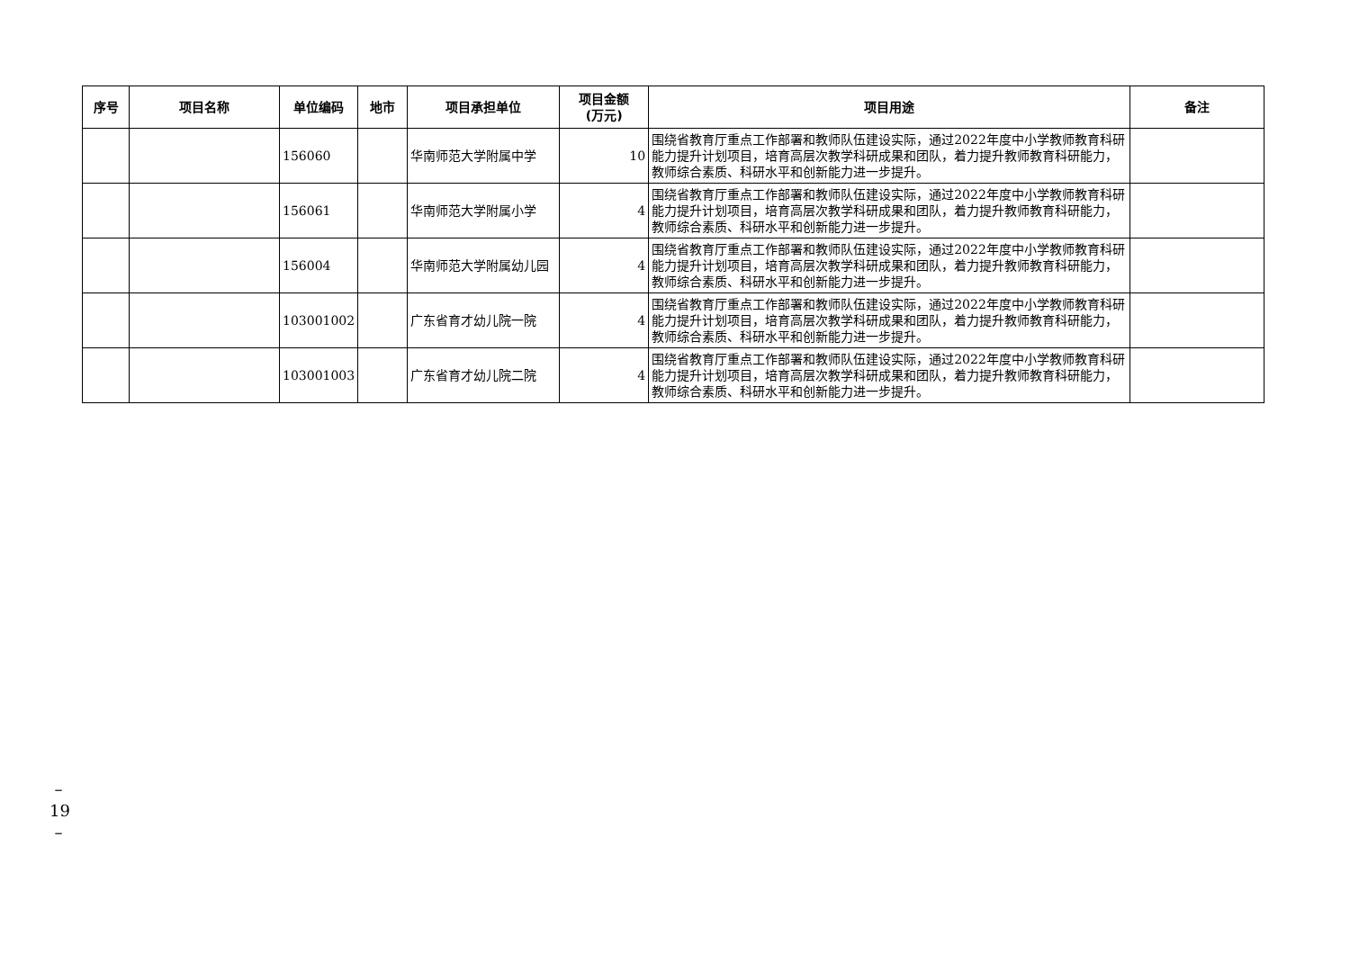| 序号 | 项目名称 | 单位编码 | 地市 | 项目承担单位 | 项目金额 (万元) | 项目用途 | 备注 |
| --- | --- | --- | --- | --- | --- | --- | --- |
| | | 156060 | | 华南师范大学附属中学 | 10 | 围绕省教育厅重点工作部署和教师队伍建设实际，通过2022年度中小学教师教育科研能力提升计划项目，培育高层次教学科研成果和团队，着力提升教师教育科研能力，教师综合素质、科研水平和创新能力进一步提升。 | |
| | | 156061 | | 华南师范大学附属小学 | 4 | 围绕省教育厅重点工作部署和教师队伍建设实际，通过2022年度中小学教师教育科研能力提升计划项目，培育高层次教学科研成果和团队，着力提升教师教育科研能力，教师综合素质、科研水平和创新能力进一步提升。 | |
| | | 156004 | | 华南师范大学附属幼儿园 | 4 | 围绕省教育厅重点工作部署和教师队伍建设实际，通过2022年度中小学教师教育科研能力提升计划项目，培育高层次教学科研成果和团队，着力提升教师教育科研能力，教师综合素质、科研水平和创新能力进一步提升。 | |
| | | 103001002 | | 广东省育才幼儿院一院 | 4 | 围绕省教育厅重点工作部署和教师队伍建设实际，通过2022年度中小学教师教育科研能力提升计划项目，培育高层次教学科研成果和团队，着力提升教师教育科研能力，教师综合素质、科研水平和创新能力进一步提升。 | |
| | | 103001003 | | 广东省育才幼儿院二院 | 4 | 围绕省教育厅重点工作部署和教师队伍建设实际，通过2022年度中小学教师教育科研能力提升计划项目，培育高层次教学科研成果和团队，着力提升教师教育科研能力，教师综合素质、科研水平和创新能力进一步提升。 | |
– 19 –